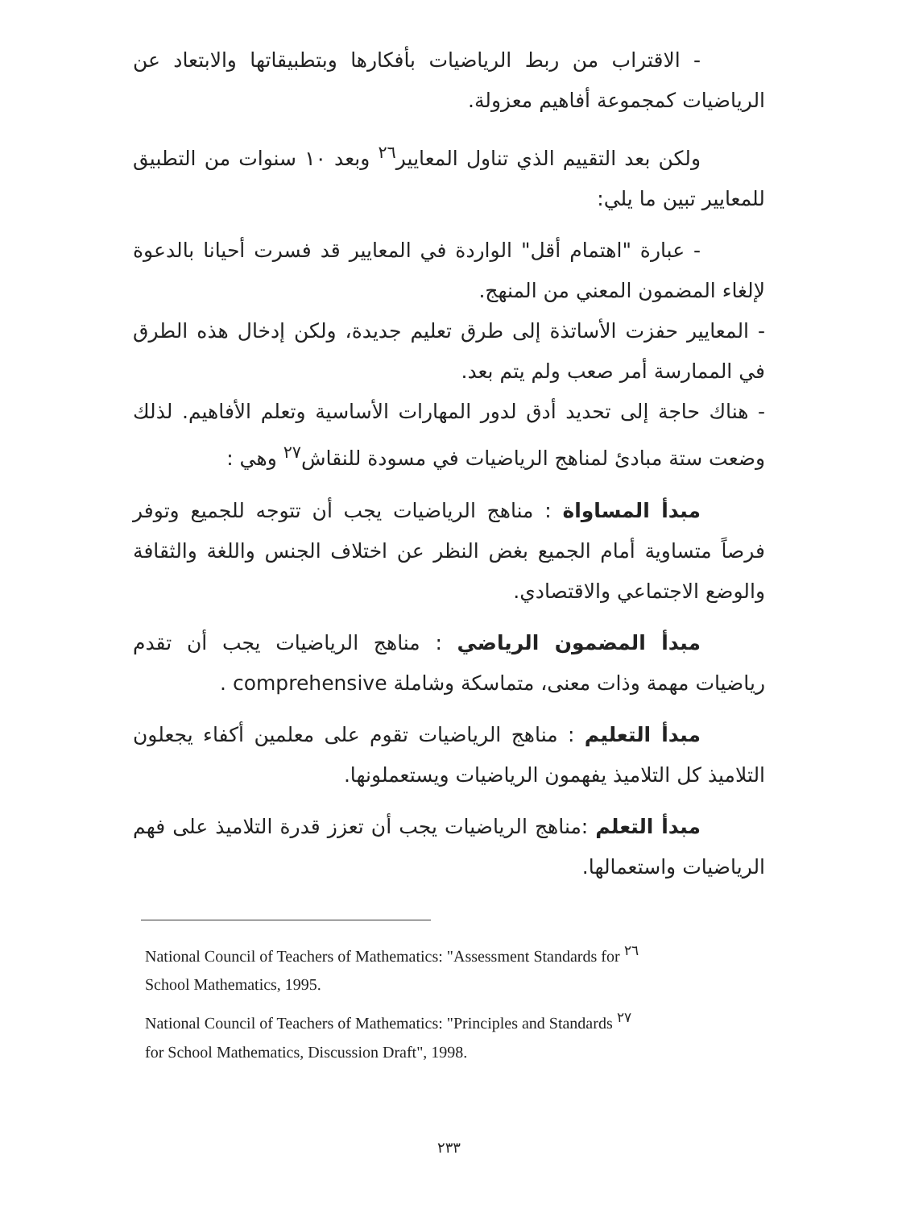- الاقتراب من ربط الرياضيات بأفكارها وبتطبيقاتها والابتعاد عن الرياضيات كمجموعة أفاهيم معزولة.
ولكن بعد التقييم الذي تناول المعايير<sup>٢٦</sup> وبعد ١٠ سنوات من التطبيق للمعايير تبين ما يلي:
- عبارة "اهتمام أقل" الواردة في المعايير قد فسرت أحيانا بالدعوة لإلغاء المضمون المعني من المنهج.
- المعايير حفزت الأساتذة إلى طرق تعليم جديدة، ولكن إدخال هذه الطرق في الممارسة أمر صعب ولم يتم بعد.
- هناك حاجة إلى تحديد أدق لدور المهارات الأساسية وتعلم الأفاهيم. لذلك وضعت ستة مبادئ لمناهج الرياضيات في مسودة للنقاش<sup>٢٧</sup> وهي :
مبدأ المساواة : مناهج الرياضيات يجب أن تتوجه للجميع وتوفر فرصاً متساوية أمام الجميع بغض النظر عن اختلاف الجنس واللغة والثقافة والوضع الاجتماعي والاقتصادي.
مبدأ المضمون الرياضي : مناهج الرياضيات يجب أن تقدم رياضيات مهمة وذات معنى، متماسكة وشاملة comprehensive .
مبدأ التعليم : مناهج الرياضيات تقوم على معلمين أكفاء يجعلون التلاميذ كل التلاميذ يفهمون الرياضيات ويستعملونها.
مبدأ التعلم :مناهج الرياضيات يجب أن تعزز قدرة التلاميذ على فهم الرياضيات واستعمالها.
National Council of Teachers of Mathematics: "Assessment Standards for <sup>٢٦</sup>
School Mathematics, 1995.
National Council of Teachers of Mathematics: "Principles and Standards <sup>٢٧</sup>
for School Mathematics, Discussion Draft", 1998.
٢٣٣